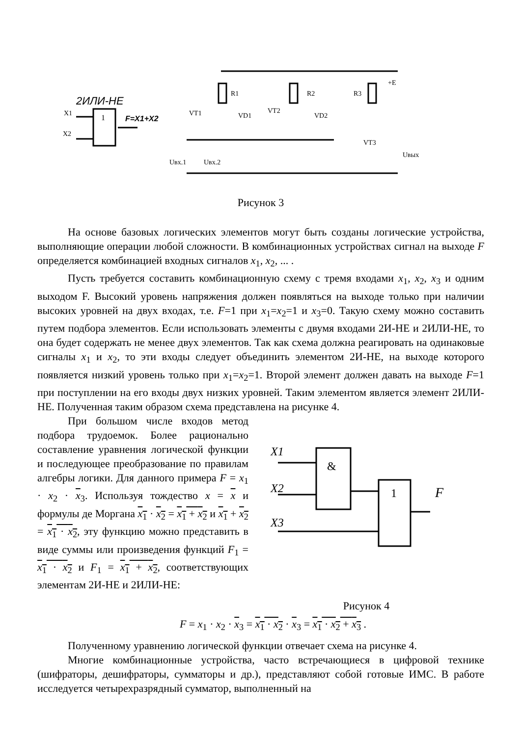2ИЛИ-НЕ
1
F=X1+X2
X1
X2
R1
R2
R3
+E
VT1
VT2
VD1
VD2
VT3
Uвх.1
Uвх.2
Uвых
Рисунок 3
На основе базовых логических элементов могут быть созданы логические устройства, выполняющие операции любой сложности. В комбинационных устройствах сигнал на выходе F определяется комбинацией входных сигналов x<sub>1</sub>, x<sub>2</sub>, ... .
Пусть требуется составить комбинационную схему с тремя входами x<sub>1</sub>, x<sub>2</sub>, x<sub>3</sub> и одним выходом F. Высокий уровень напряжения должен появляться на выходе только при наличии высоких уровней на двух входах, т.е. F=1 при x<sub>1</sub>=x<sub>2</sub>=1 и x<sub>3</sub>=0. Такую схему можно составить путем подбора элементов. Если использовать элементы с двумя входами 2И-НЕ и 2ИЛИ-НЕ, то она будет содержать не менее двух элементов. Так как схема должна реагировать на одинаковые сигналы x<sub>1</sub> и x<sub>2</sub>, то эти входы следует объединить элементом 2И-НЕ, на выходе которого появляется низкий уровень только при x<sub>1</sub>=x<sub>2</sub>=1. Второй элемент должен давать на выходе F=1 при поступлении на его входы двух низких уровней. Таким элементом является элемент 2ИЛИ-НЕ. Полученная таким образом схема представлена на рисунке 4.
При большом числе входов метод подбора трудоемок. Более рационально составление уравнения логической функции и последующее преобразование по правилам алгебры логики. Для данного примера F = x<sub>1</sub> · x<sub>2</sub> · x<sub>3</sub>. Используя тождество x = x и формулы де Моргана x<sub>1</sub> · x<sub>2</sub> = x<sub>1</sub> + x<sub>2</sub> и x<sub>1</sub> + x<sub>2</sub> = x<sub>1</sub> · x<sub>2</sub>, эту функцию можно представить в виде суммы или произведения функций F<sub>1</sub> = x<sub>1</sub> · x<sub>2</sub> и F<sub>1</sub> = x<sub>1</sub> + x<sub>2</sub>, соответствующих элементам 2И-НЕ и 2ИЛИ-НЕ:
X1
X2
X3
&
1
F
Рисунок 4
F = x<sub>1</sub> · x<sub>2</sub> · x<sub>3</sub> = x<sub>1</sub> · x<sub>2</sub> · x<sub>3</sub> = x<sub>1</sub> · x<sub>2</sub> + x<sub>3</sub> .
Полученному уравнению логической функции отвечает схема на рисунке 4.
Многие комбинационные устройства, часто встречающиеся в цифровой технике (шифраторы, дешифраторы, сумматоры и др.), представляют собой готовые ИМС. В работе исследуется четырехразрядный сумматор, выполненный на